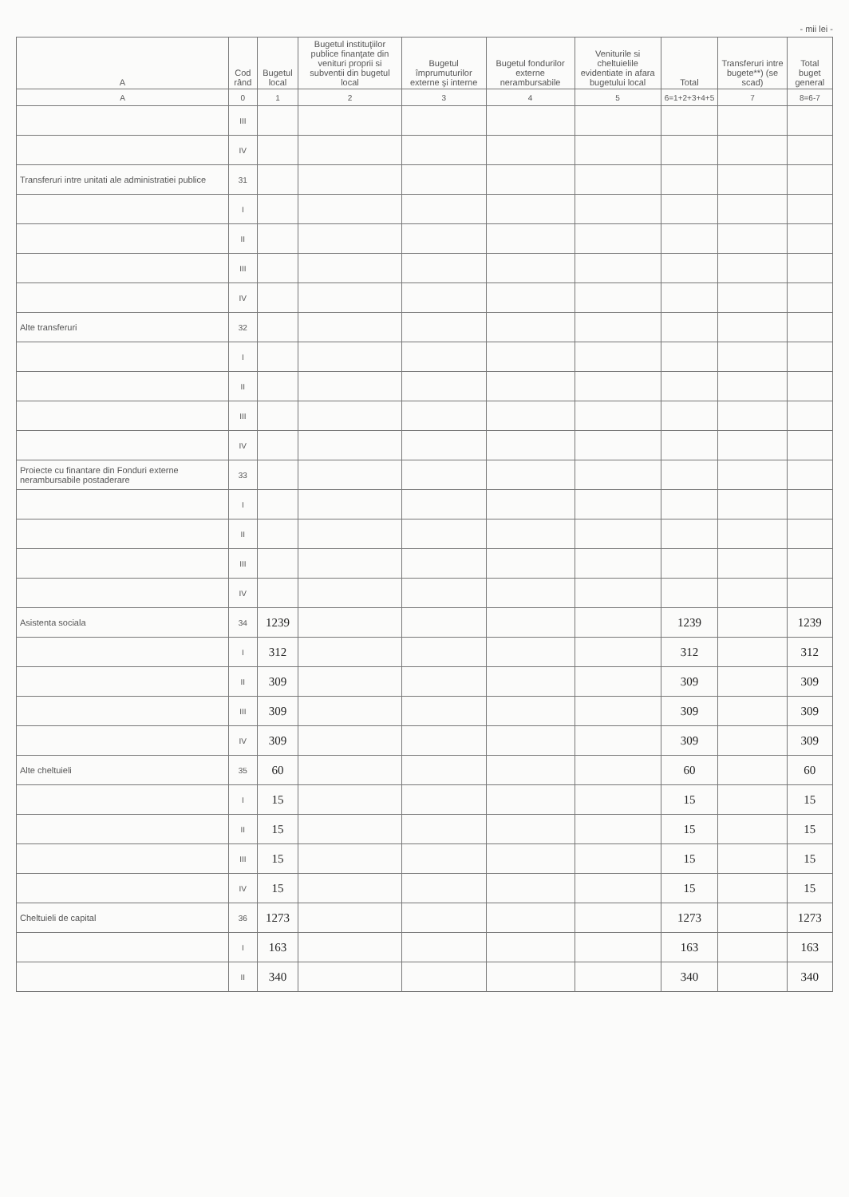- mii lei -
| A | Cod rând | Bugetul local | Bugetul instituţiilor publice finanţate din venituri proprii si subventii din bugetul local | Bugetul împrumuturilor externe şi interne | Bugetul fondurilor externe nerambursabile | Veniturile si cheltuielile evidentiate in afara bugetului local | Total | Transferuri intre bugete**) (se scad) | Total buget general |
| --- | --- | --- | --- | --- | --- | --- | --- | --- | --- |
| A | 0 | 1 | 2 | 3 | 4 | 5 | 6=1+2+3+4+5 | 7 | 8=6-7 |
| | III | | | | | | | | |
| | IV | | | | | | | | |
| Transferuri intre unitati ale administratiei publice | 31 | | | | | | | | |
| | I | | | | | | | | |
| | II | | | | | | | | |
| | III | | | | | | | | |
| | IV | | | | | | | | |
| Alte transferuri | 32 | | | | | | | | |
| | I | | | | | | | | |
| | II | | | | | | | | |
| | III | | | | | | | | |
| | IV | | | | | | | | |
| Proiecte cu finantare din Fonduri externe nerambursabile postaderare | 33 | | | | | | | | |
| | I | | | | | | | | |
| | II | | | | | | | | |
| | III | | | | | | | | |
| | IV | | | | | | | | |
| Asistenta sociala | 34 | 1239 | | | | | 1239 | | 1239 |
| | I | 312 | | | | | 312 | | 312 |
| | II | 309 | | | | | 309 | | 309 |
| | III | 309 | | | | | 309 | | 309 |
| | IV | 309 | | | | | 309 | | 309 |
| Alte cheltuieli | 35 | 60 | | | | | 60 | | 60 |
| | I | 15 | | | | | 15 | | 15 |
| | II | 15 | | | | | 15 | | 15 |
| | III | 15 | | | | | 15 | | 15 |
| | IV | 15 | | | | | 15 | | 15 |
| Cheltuieli de capital | 36 | 1273 | | | | | 1273 | | 1273 |
| | I | 163 | | | | | 163 | | 163 |
| | II | 340 | | | | | 340 | | 340 |